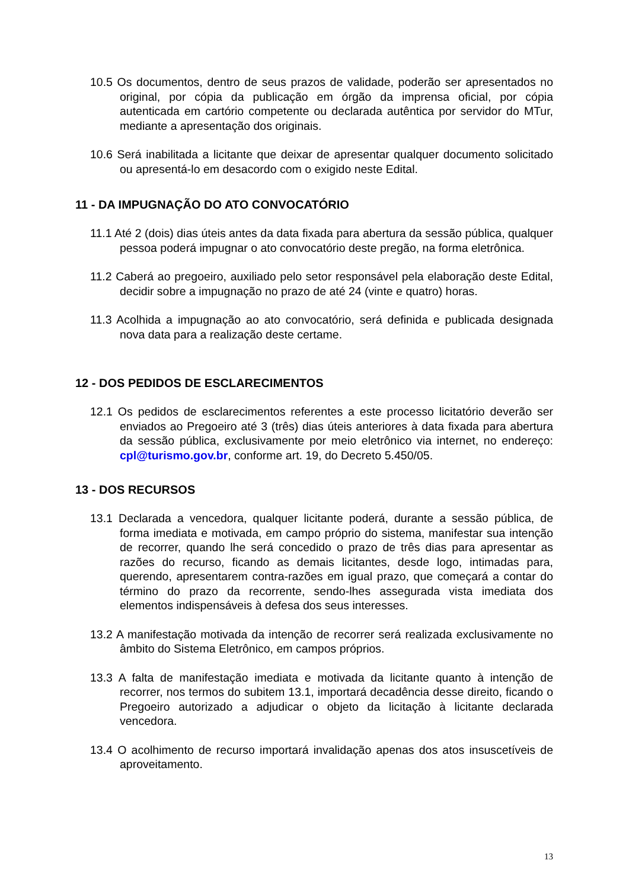10.5 Os documentos, dentro de seus prazos de validade, poderão ser apresentados no original, por cópia da publicação em órgão da imprensa oficial, por cópia autenticada em cartório competente ou declarada autêntica por servidor do MTur, mediante a apresentação dos originais.
10.6 Será inabilitada a licitante que deixar de apresentar qualquer documento solicitado ou apresentá-lo em desacordo com o exigido neste Edital.
11 - DA IMPUGNAÇÃO DO ATO CONVOCATÓRIO
11.1 Até 2 (dois) dias úteis antes da data fixada para abertura da sessão pública, qualquer pessoa poderá impugnar o ato convocatório deste pregão, na forma eletrônica.
11.2 Caberá ao pregoeiro, auxiliado pelo setor responsável pela elaboração deste Edital, decidir sobre a impugnação no prazo de até 24 (vinte e quatro) horas.
11.3 Acolhida a impugnação ao ato convocatório, será definida e publicada designada nova data para a realização deste certame.
12 - DOS PEDIDOS DE ESCLARECIMENTOS
12.1 Os pedidos de esclarecimentos referentes a este processo licitatório deverão ser enviados ao Pregoeiro até 3 (três) dias úteis anteriores à data fixada para abertura da sessão pública, exclusivamente por meio eletrônico via internet, no endereço: cpl@turismo.gov.br, conforme art. 19, do Decreto 5.450/05.
13 - DOS RECURSOS
13.1 Declarada a vencedora, qualquer licitante poderá, durante a sessão pública, de forma imediata e motivada, em campo próprio do sistema, manifestar sua intenção de recorrer, quando lhe será concedido o prazo de três dias para apresentar as razões do recurso, ficando as demais licitantes, desde logo, intimadas para, querendo, apresentarem contra-razões em igual prazo, que começará a contar do término do prazo da recorrente, sendo-lhes assegurada vista imediata dos elementos indispensáveis à defesa dos seus interesses.
13.2 A manifestação motivada da intenção de recorrer será realizada exclusivamente no âmbito do Sistema Eletrônico, em campos próprios.
13.3 A falta de manifestação imediata e motivada da licitante quanto à intenção de recorrer, nos termos do subitem 13.1, importará decadência desse direito, ficando o Pregoeiro autorizado a adjudicar o objeto da licitação à licitante declarada vencedora.
13.4 O acolhimento de recurso importará invalidação apenas dos atos insuscetíveis de aproveitamento.
13